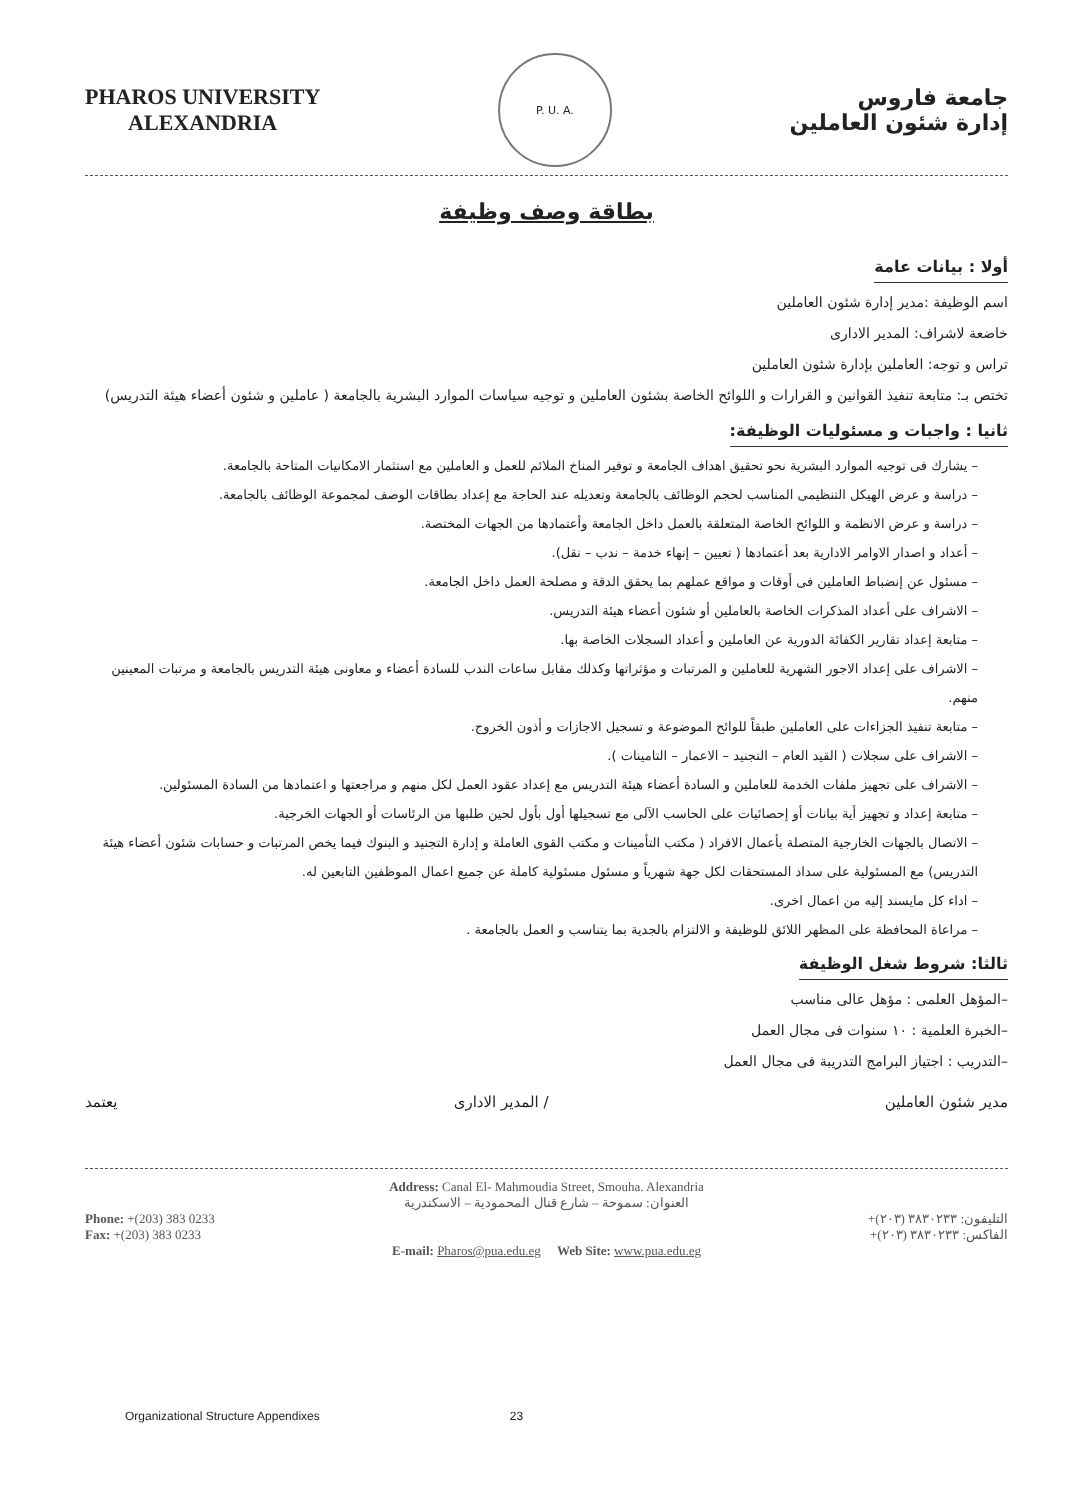PHAROS UNIVERSITY
ALEXANDRIA
P. U. A.
جامعة فاروس
إدارة شئون العاملين
بطاقة وصف وظيفة
أولا : بيانات عامة
اسم الوظيفة :مدير إدارة شئون العاملين
خاضعة لاشراف: المدير الادارى
تراس و توجه: العاملين بإدارة شئون العاملين
تختص بـ: متابعة تنفيذ القوانين و القرارات و اللوائح الخاصة بشئون العاملين و توجيه سياسات الموارد البشرية بالجامعة ( عاملين و شئون أعضاء هيئة التدريس)
ثانيا : واجبات و مسئوليات الوظيفة:
– يشارك فى توجيه الموارد البشرية نحو تحقيق اهداف الجامعة و توفير المناخ الملائم للعمل و العاملين مع استثمار الامكانيات المتاحة بالجامعة.
– دراسة و عرض الهيكل التنظيمى المناسب لحجم الوظائف بالجامعة وتعديله عند الحاجة مع إعداد بطاقات الوصف لمجموعة الوظائف بالجامعة.
– دراسة و عرض الانظمة و اللوائح الخاصة المتعلقة بالعمل داخل الجامعة وأعتمادها من الجهات المختصة.
– أعداد و اصدار الاوامر الادارية بعد أعتمادها ( تعيين – إنهاء خدمة – ندب – نقل).
– مسئول عن إنضباط العاملين فى أوقات و مواقع عملهم بما يحقق الدقة و مصلحة العمل داخل الجامعة.
– الاشراف على أعداد المذكرات الخاصة بالعاملين أو شئون أعضاء هيئة التدريس.
– متابعة إعداد تقارير الكفائة الدورية عن العاملين و أعداد السجلات الخاصة بها.
– الاشراف على إعداد الاجور الشهرية للعاملين و المرتبات و مؤثراتها وكذلك مقابل ساعات الندب للسادة أعضاء و معاونى هيئة التدريس بالجامعة و مرتبات المعينين منهم.
– متابعة تنفيذ الجزاءات على العاملين طبقاً للوائح الموضوعة و تسجيل الاجازات و أذون الخروج.
– الاشراف على سجلات ( القيد العام – التجنيد – الاعمار – التامينات ).
– الاشراف على تجهيز ملفات الخدمة للعاملين و السادة أعضاء هيئة التدريس مع إعداد عقود العمل لكل منهم و مراجعتها و اعتمادها من السادة المسئولين.
– متابعة إعداد و تجهيز أية بيانات أو إحصائيات على الحاسب الآلى مع تسجيلها أول بأول لحين طلبها من الرئاسات أو الجهات الخرجية.
– الاتصال بالجهات الخارجية المتصلة بأعمال الافراد ( مكتب التأمينات و مكتب القوى العاملة و إدارة التجنيد و البنوك فيما يخص المرتبات و حسابات شئون أعضاء هيئة التدريس) مع المسئولية على سداد المستحقات لكل جهة شهرياً و مسئول مسئولية كاملة عن جميع اعمال الموظفين التابعين له.
– اداء كل مايسند إليه من اعمال اخرى.
– مراعاة المحافظة على المظهر اللائق للوظيفة و الالتزام بالجدية بما يتناسب و العمل بالجامعة .
ثالثا: شروط شغل الوظيفة
–المؤهل العلمى : مؤهل عالى مناسب
–الخبرة العلمية : ١٠ سنوات فى مجال العمل
–التدريب : اجتياز البرامج التدريبة فى مجال العمل
مدير شئون العاملين / المدير الادارى يعتمد
Address: Canal El- Mahmoudia Street, Smouha. Alexandria
العنوان: سموحة – شارع قنال المحمودية – الاسكندرية
Phone: +(203) 383 0233
Fax: +(203) 383 0233
التليفون: ٣٨٣٠٢٣٣ (٢٠٣)+
الفاكس: ٣٨٣٠٢٣٣ (٢٠٣)+
E-mail: Pharos@pua.edu.eg Web Site: www.pua.edu.eg
Organizational Structure Appendixes 23